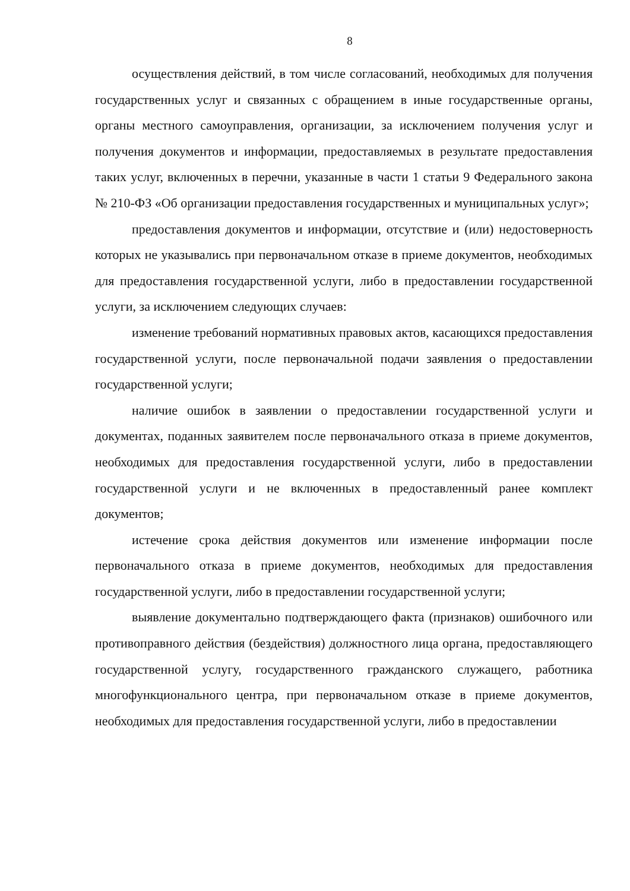8
осуществления действий, в том числе согласований, необходимых для получения государственных услуг и связанных с обращением в иные государственные органы, органы местного самоуправления, организации, за исключением получения услуг и получения документов и информации, предоставляемых в результате предоставления таких услуг, включенных в перечни, указанные в части 1 статьи 9 Федерального закона № 210-ФЗ «Об организации предоставления государственных и муниципальных услуг»;
предоставления документов и информации, отсутствие и (или) недостоверность которых не указывались при первоначальном отказе в приеме документов, необходимых для предоставления государственной услуги, либо в предоставлении государственной услуги, за исключением следующих случаев:
изменение требований нормативных правовых актов, касающихся предоставления государственной услуги, после первоначальной подачи заявления о предоставлении государственной услуги;
наличие ошибок в заявлении о предоставлении государственной услуги и документах, поданных заявителем после первоначального отказа в приеме документов, необходимых для предоставления государственной услуги, либо в предоставлении государственной услуги и не включенных в предоставленный ранее комплект документов;
истечение срока действия документов или изменение информации после первоначального отказа в приеме документов, необходимых для предоставления государственной услуги, либо в предоставлении государственной услуги;
выявление документально подтверждающего факта (признаков) ошибочного или противоправного действия (бездействия) должностного лица органа, предоставляющего государственной услугу, государственного гражданского служащего, работника многофункционального центра, при первоначальном отказе в приеме документов, необходимых для предоставления государственной услуги, либо в предоставлении